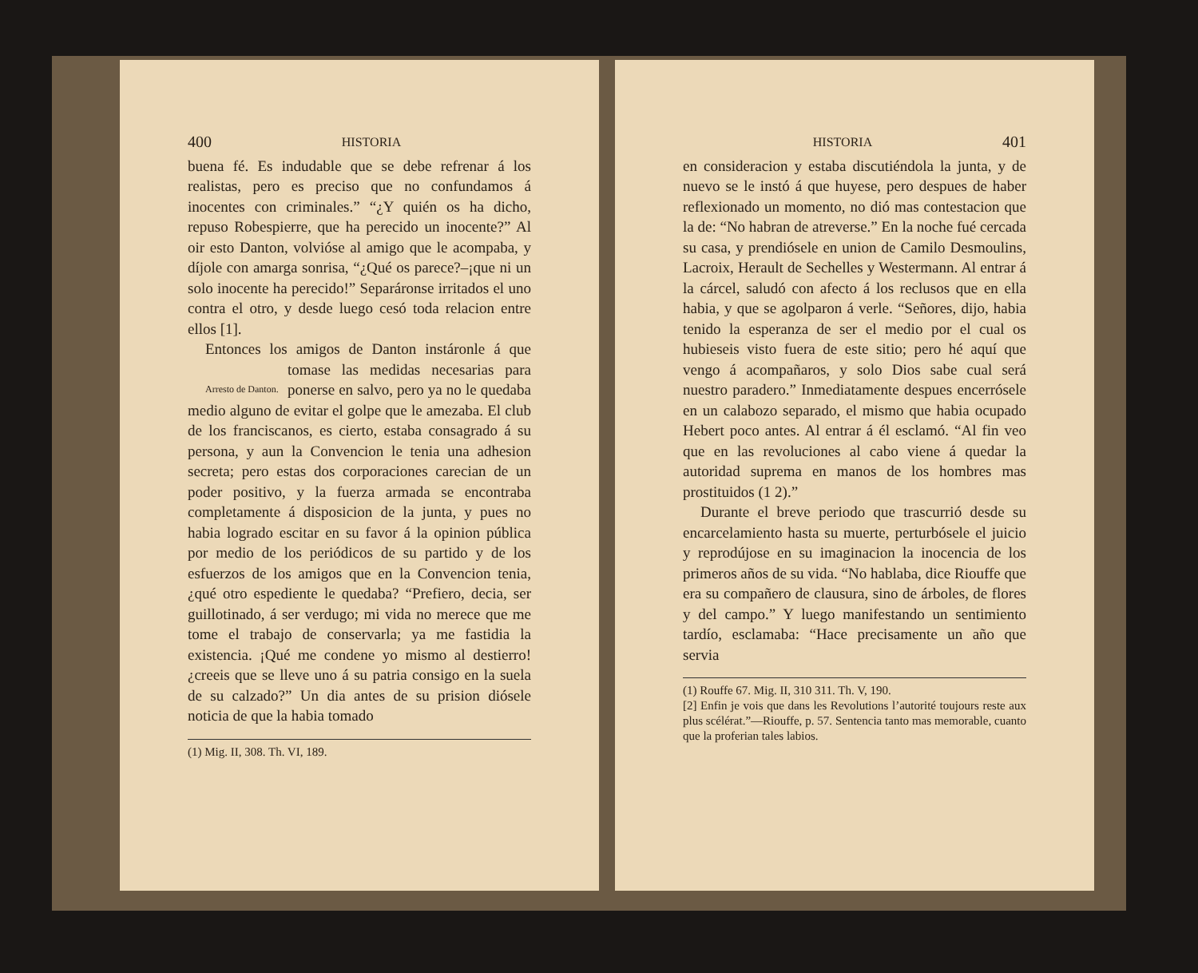400 HISTORIA
buena fé. Es indudable que se debe refrenar á los realistas, pero es preciso que no confundamos á inocentes con criminales.” “¿Y quién os ha dicho, repuso Robespierre, que ha perecido un inocente?” Al oir esto Danton, volvióse al amigo que le acompaba, y díjole con amarga sonrisa, “¿Qué os parece?–¡que ni un solo inocente ha perecido!” Separáronse irritados el uno contra el otro, y desde luego cesó toda relacion entre ellos [1].
Entonces los amigos de Danton instáronle á Arresto de Danton. que tomase las medidas necesarias para ponerse en salvo, pero ya no le quedaba medio alguno de evitar el golpe que le amezaba. El club de los franciscanos, es cierto, estaba consagrado á su persona, y aun la Convencion le tenia una adhesion secreta; pero estas dos corporaciones carecian de un poder positivo, y la fuerza armada se encontraba completamente á disposicion de la junta, y pues no habia logrado escitar en su favor á la opinion pública por medio de los periódicos de su partido y de los esfuerzos de los amigos que en la Convencion tenia, ¿qué otro espediente le quedaba? “Prefiero, decia, ser guillotinado, á ser verdugo; mi vida no merece que me tome el trabajo de conservarla; ya me fastidia la existencia. ¡Qué me condene yo mismo al destierro! ¿creeis que se lleve uno á su patria consigo en la suela de su calzado?” Un dia antes de su prision diósele noticia de que la habia tomado
(1) Mig. II, 308. Th. VI, 189.
HISTORIA 401
en consideracion y estaba discutiéndola la junta, y de nuevo se le instó á que huyese, pero despues de haber reflexionado un momento, no dió mas contestacion que la de: “No habran de atreverse.” En la noche fué cercada su casa, y prendiósele en union de Camilo Desmoulins, Lacroix, Herault de Sechelles y Westermann. Al entrar á la cárcel, saludó con afecto á los reclusos que en ella habia, y que se agolparon á verle. “Señores, dijo, habia tenido la esperanza de ser el medio por el cual os hubieseis visto fuera de este sitio; pero hé aquí que vengo á acompañaros, y solo Dios sabe cual será nuestro paradero.” Inmediatamente despues encerrósele en un calabozo separado, el mismo que habia ocupado Hebert poco antes. Al entrar á él esclamó. “Al fin veo que en las revoluciones al cabo viene á quedar la autoridad suprema en manos de los hombres mas prostituidos (1 2).”
Durante el breve periodo que trascurrió desde su encarcelamiento hasta su muerte, perturbósele el juicio y reprodújose en su imaginacion la inocencia de los primeros años de su vida. “No hablaba, dice Riouffe que era su compañero de clausura, sino de árboles, de flores y del campo.” Y luego manifestando un sentimiento tardío, esclamaba: “Hace precisamente un año que servia
(1) Rouffe 67. Mig. II, 310 311. Th. V, 190.
[2] Enfin je vois que dans les Revolutions l’autorité toujours reste aux plus scélérat.”—Riouffe, p. 57. Sentencia tanto mas memorable, cuanto que la proferian tales labios.